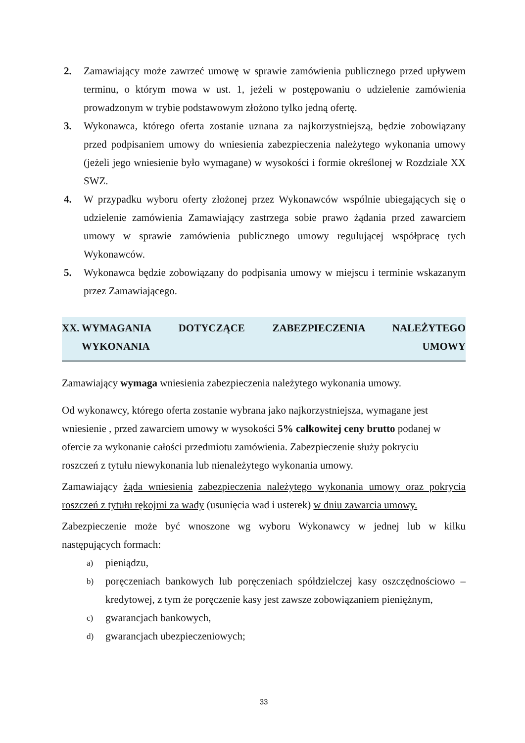2. Zamawiający może zawrzeć umowę w sprawie zamówienia publicznego przed upływem terminu, o którym mowa w ust. 1, jeżeli w postępowaniu o udzielenie zamówienia prowadzonym w trybie podstawowym złożono tylko jedną ofertę.
3. Wykonawca, którego oferta zostanie uznana za najkorzystniejszą, będzie zobowiązany przed podpisaniem umowy do wniesienia zabezpieczenia należytego wykonania umowy (jeżeli jego wniesienie było wymagane) w wysokości i formie określonej w Rozdziale XX SWZ.
4. W przypadku wyboru oferty złożonej przez Wykonawców wspólnie ubiegających się o udzielenie zamówienia Zamawiający zastrzega sobie prawo żądania przed zawarciem umowy w sprawie zamówienia publicznego umowy regulującej współpracę tych Wykonawców.
5. Wykonawca będzie zobowiązany do podpisania umowy w miejscu i terminie wskazanym przez Zamawiającego.
XX. WYMAGANIA DOTYCZĄCE ZABEZPIECZENIA NALEŻYTEGO
WYKONANIA UMOWY
Zamawiający wymaga wniesienia zabezpieczenia należytego wykonania umowy.
Od wykonawcy, którego oferta zostanie wybrana jako najkorzystniejsza, wymagane jest
wniesienie , przed zawarciem umowy w wysokości 5% całkowitej ceny brutto podanej w
ofercie za wykonanie całości przedmiotu zamówienia. Zabezpieczenie służy pokryciu
roszczeń z tytułu niewykonania lub nienależytego wykonania umowy.
Zamawiający żąda wniesienia zabezpieczenia należytego wykonania umowy oraz pokrycia roszczeń z tytułu rękojmi za wady (usunięcia wad i usterek) w dniu zawarcia umowy.
Zabezpieczenie może być wnoszone wg wyboru Wykonawcy w jednej lub w kilku następujących formach:
a)
pieniądzu,
b)
poręczeniach bankowych lub poręczeniach spółdzielczej kasy oszczędnościowo – kredytowej, z tym że poręczenie kasy jest zawsze zobowiązaniem pieniężnym,
c)
gwarancjach bankowych,
d)
gwarancjach ubezpieczeniowych;
33